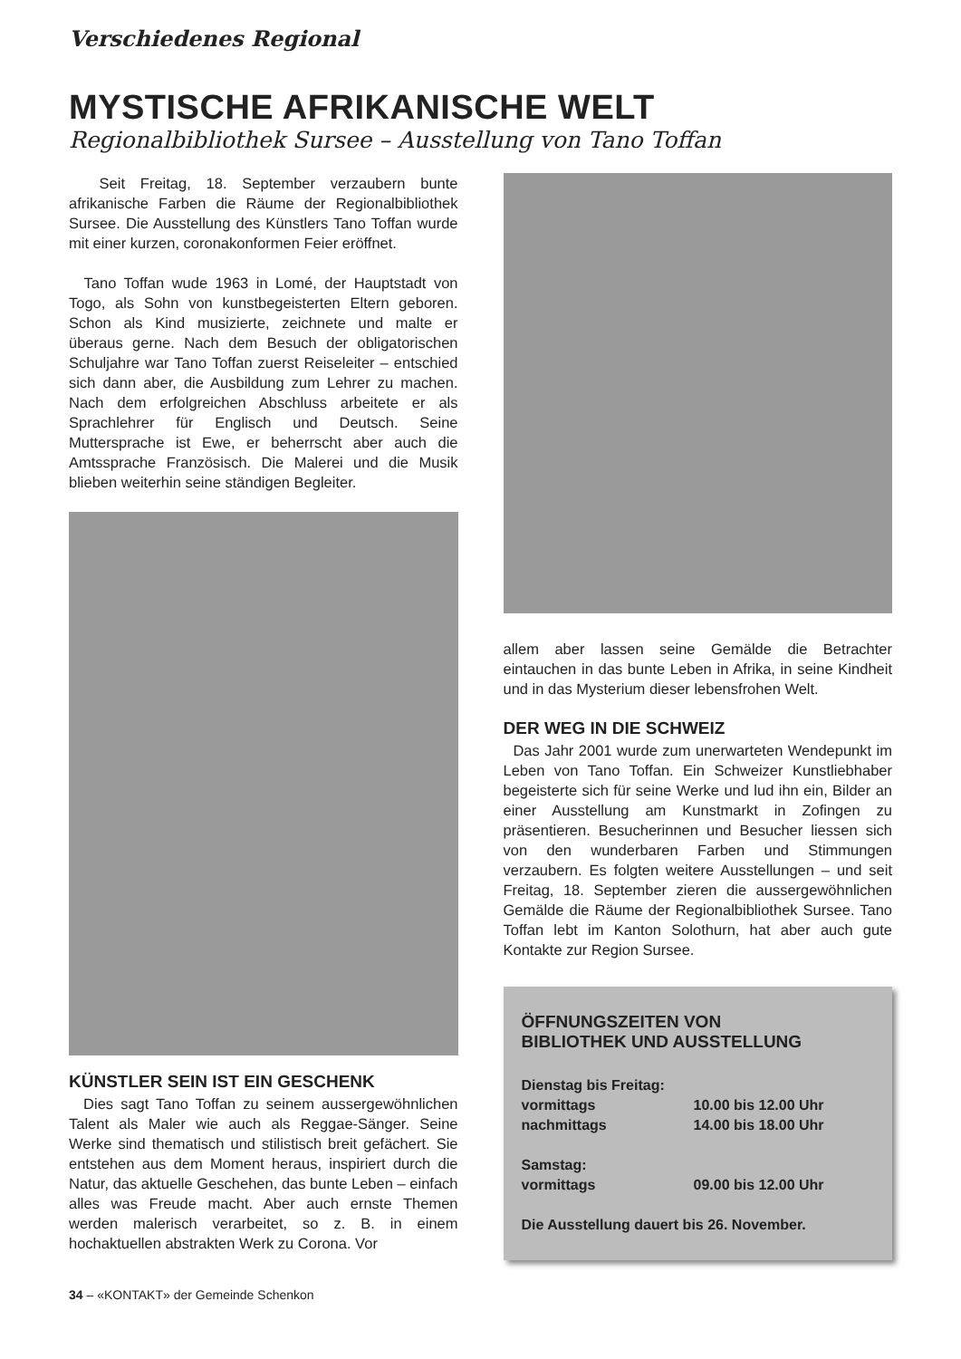Verschiedenes Regional
MYSTISCHE AFRIKANISCHE WELT
Regionalbibliothek Sursee – Ausstellung von Tano Toffan
Seit Freitag, 18. September verzaubern bunte afrikanische Farben die Räume der Regionalbibliothek Sursee. Die Ausstellung des Künstlers Tano Toffan wurde mit einer kurzen, coronakonformen Feier eröffnet.
Tano Toffan wude 1963 in Lomé, der Hauptstadt von Togo, als Sohn von kunstbegeisterten Eltern geboren. Schon als Kind musizierte, zeichnete und malte er überaus gerne. Nach dem Besuch der obligatorischen Schuljahre war Tano Toffan zuerst Reiseleiter – entschied sich dann aber, die Ausbildung zum Lehrer zu machen. Nach dem erfolgreichen Abschluss arbeitete er als Sprachlehrer für Englisch und Deutsch. Seine Muttersprache ist Ewe, er beherrscht aber auch die Amtssprache Französisch. Die Malerei und die Musik blieben weiterhin seine ständigen Begleiter.
KÜNSTLER SEIN IST EIN GESCHENK
Dies sagt Tano Toffan zu seinem aussergewöhnlichen Talent als Maler wie auch als Reggae-Sänger. Seine Werke sind thematisch und stilistisch breit gefächert. Sie entstehen aus dem Moment heraus, inspiriert durch die Natur, das aktuelle Geschehen, das bunte Leben – einfach alles was Freude macht. Aber auch ernste Themen werden malerisch verarbeitet, so z. B. in einem hochaktuellen abstrakten Werk zu Corona. Vor
allem aber lassen seine Gemälde die Betrachter eintauchen in das bunte Leben in Afrika, in seine Kindheit und in das Mysterium dieser lebensfrohen Welt.
DER WEG IN DIE SCHWEIZ
Das Jahr 2001 wurde zum unerwarteten Wendepunkt im Leben von Tano Toffan. Ein Schweizer Kunstliebhaber begeisterte sich für seine Werke und lud ihn ein, Bilder an einer Ausstellung am Kunstmarkt in Zofingen zu präsentieren. Besucherinnen und Besucher liessen sich von den wunderbaren Farben und Stimmungen verzaubern. Es folgten weitere Ausstellungen – und seit Freitag, 18. September zieren die aussergewöhnlichen Gemälde die Räume der Regionalbibliothek Sursee. Tano Toffan lebt im Kanton Solothurn, hat aber auch gute Kontakte zur Region Sursee.
ÖFFNUNGSZEITEN VON
BIBLIOTHEK UND AUSSTELLUNG
| Dienstag bis Freitag: | |
| vormittags | 10.00 bis 12.00 Uhr |
| nachmittags | 14.00 bis 18.00 Uhr |
| Samstag: | |
| vormittags | 09.00 bis 12.00 Uhr |
| Die Ausstellung dauert bis 26. November. | |
34 – «KONTAKT» der Gemeinde Schenkon